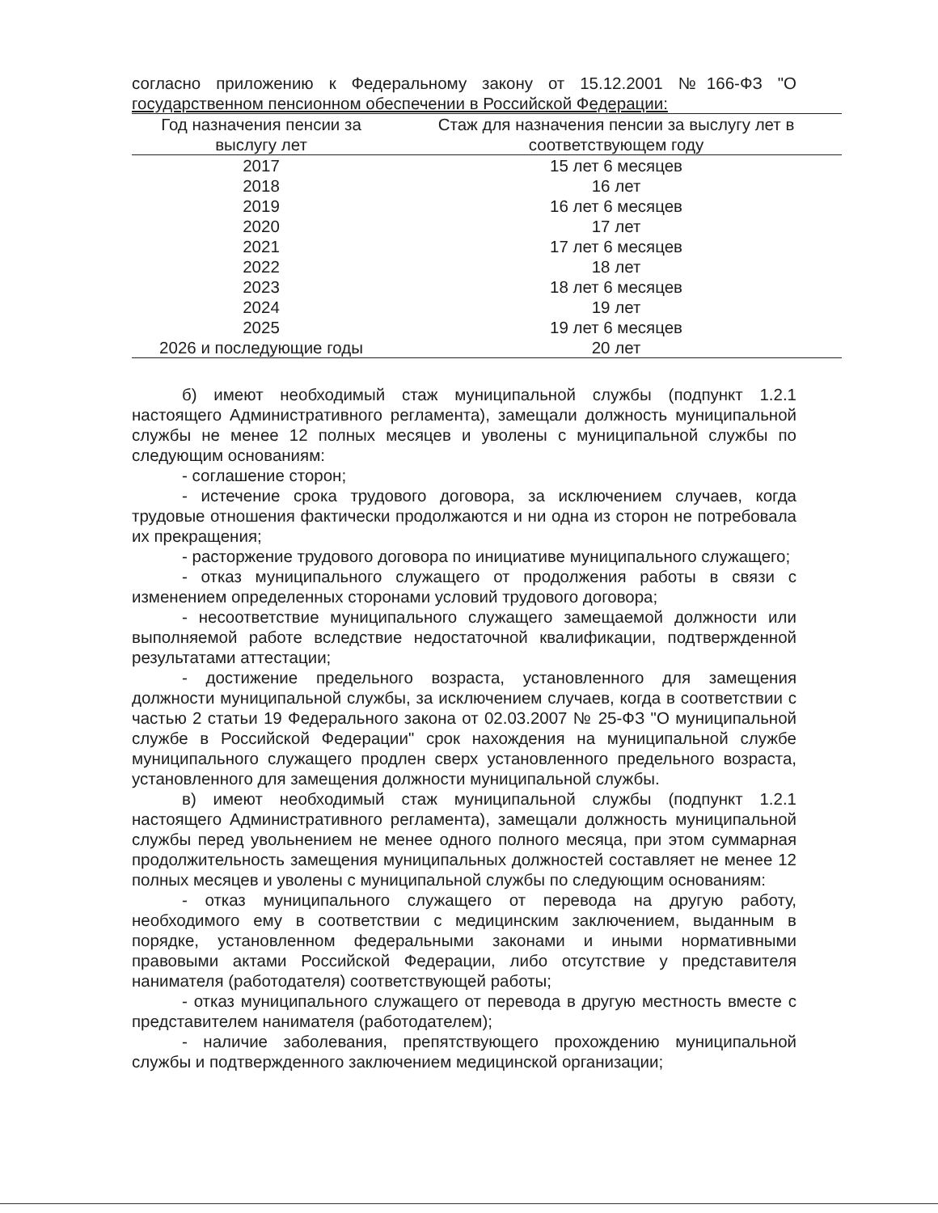согласно приложению к Федеральному закону от 15.12.2001 №166-ФЗ "О государственном пенсионном обеспечении в Российской Федерации:
| Год назначения пенсии за выслугу лет | Стаж для назначения пенсии за выслугу лет в соответствующем году |
| --- | --- |
| 2017 | 15 лет 6 месяцев |
| 2018 | 16 лет |
| 2019 | 16 лет 6 месяцев |
| 2020 | 17 лет |
| 2021 | 17 лет 6 месяцев |
| 2022 | 18 лет |
| 2023 | 18 лет 6 месяцев |
| 2024 | 19 лет |
| 2025 | 19 лет 6 месяцев |
| 2026 и последующие годы | 20 лет |
б) имеют необходимый стаж муниципальной службы (подпункт 1.2.1 настоящего Административного регламента), замещали должность муниципальной службы не менее 12 полных месяцев и уволены с муниципальной службы по следующим основаниям:
- соглашение сторон;
- истечение срока трудового договора, за исключением случаев, когда трудовые отношения фактически продолжаются и ни одна из сторон не потребовала их прекращения;
- расторжение трудового договора по инициативе муниципального служащего;
- отказ муниципального служащего от продолжения работы в связи с изменением определенных сторонами условий трудового договора;
- несоответствие муниципального служащего замещаемой должности или выполняемой работе вследствие недостаточной квалификации, подтвержденной результатами аттестации;
- достижение предельного возраста, установленного для замещения должности муниципальной службы, за исключением случаев, когда в соответствии с частью 2 статьи 19 Федерального закона от 02.03.2007 № 25-ФЗ "О муниципальной службе в Российской Федерации" срок нахождения на муниципальной службе муниципального служащего продлен сверх установленного предельного возраста, установленного для замещения должности муниципальной службы.
в) имеют необходимый стаж муниципальной службы (подпункт 1.2.1 настоящего Административного регламента), замещали должность муниципальной службы перед увольнением не менее одного полного месяца, при этом суммарная продолжительность замещения муниципальных должностей составляет не менее 12 полных месяцев и уволены с муниципальной службы по следующим основаниям:
- отказ муниципального служащего от перевода на другую работу, необходимого ему в соответствии с медицинским заключением, выданным в порядке, установленном федеральными законами и иными нормативными правовыми актами Российской Федерации, либо отсутствие у представителя нанимателя (работодателя) соответствующей работы;
- отказ муниципального служащего от перевода в другую местность вместе с представителем нанимателя (работодателем);
- наличие заболевания, препятствующего прохождению муниципальной службы и подтвержденного заключением медицинской организации;